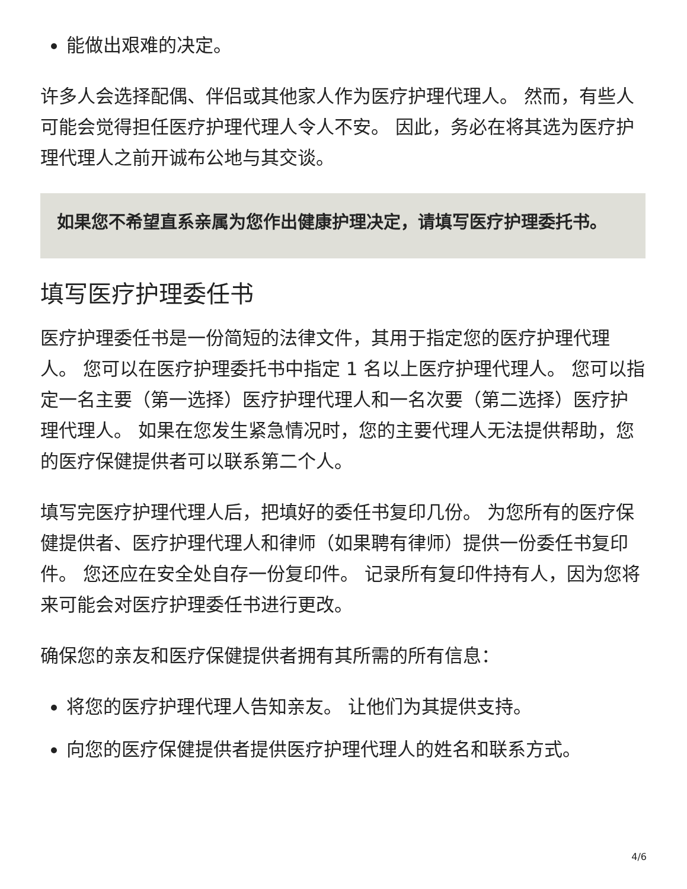能做出艰难的决定。
许多人会选择配偶、伴侣或其他家人作为医疗护理代理人。 然而，有些人可能会觉得担任医疗护理代理人令人不安。 因此，务必在将其选为医疗护理代理人之前开诚布公地与其交谈。
如果您不希望直系亲属为您作出健康护理决定，请填写医疗护理委托书。
填写医疗护理委任书
医疗护理委任书是一份简短的法律文件，其用于指定您的医疗护理代理人。 您可以在医疗护理委托书中指定 1 名以上医疗护理代理人。 您可以指定一名主要（第一选择）医疗护理代理人和一名次要（第二选择）医疗护理代理人。 如果在您发生紧急情况时，您的主要代理人无法提供帮助，您的医疗保健提供者可以联系第二个人。
填写完医疗护理代理人后，把填好的委任书复印几份。 为您所有的医疗保健提供者、医疗护理代理人和律师（如果聘有律师）提供一份委任书复印件。 您还应在安全处自存一份复印件。 记录所有复印件持有人，因为您将来可能会对医疗护理委任书进行更改。
确保您的亲友和医疗保健提供者拥有其所需的所有信息：
将您的医疗护理代理人告知亲友。 让他们为其提供支持。
向您的医疗保健提供者提供医疗护理代理人的姓名和联系方式。
4/6